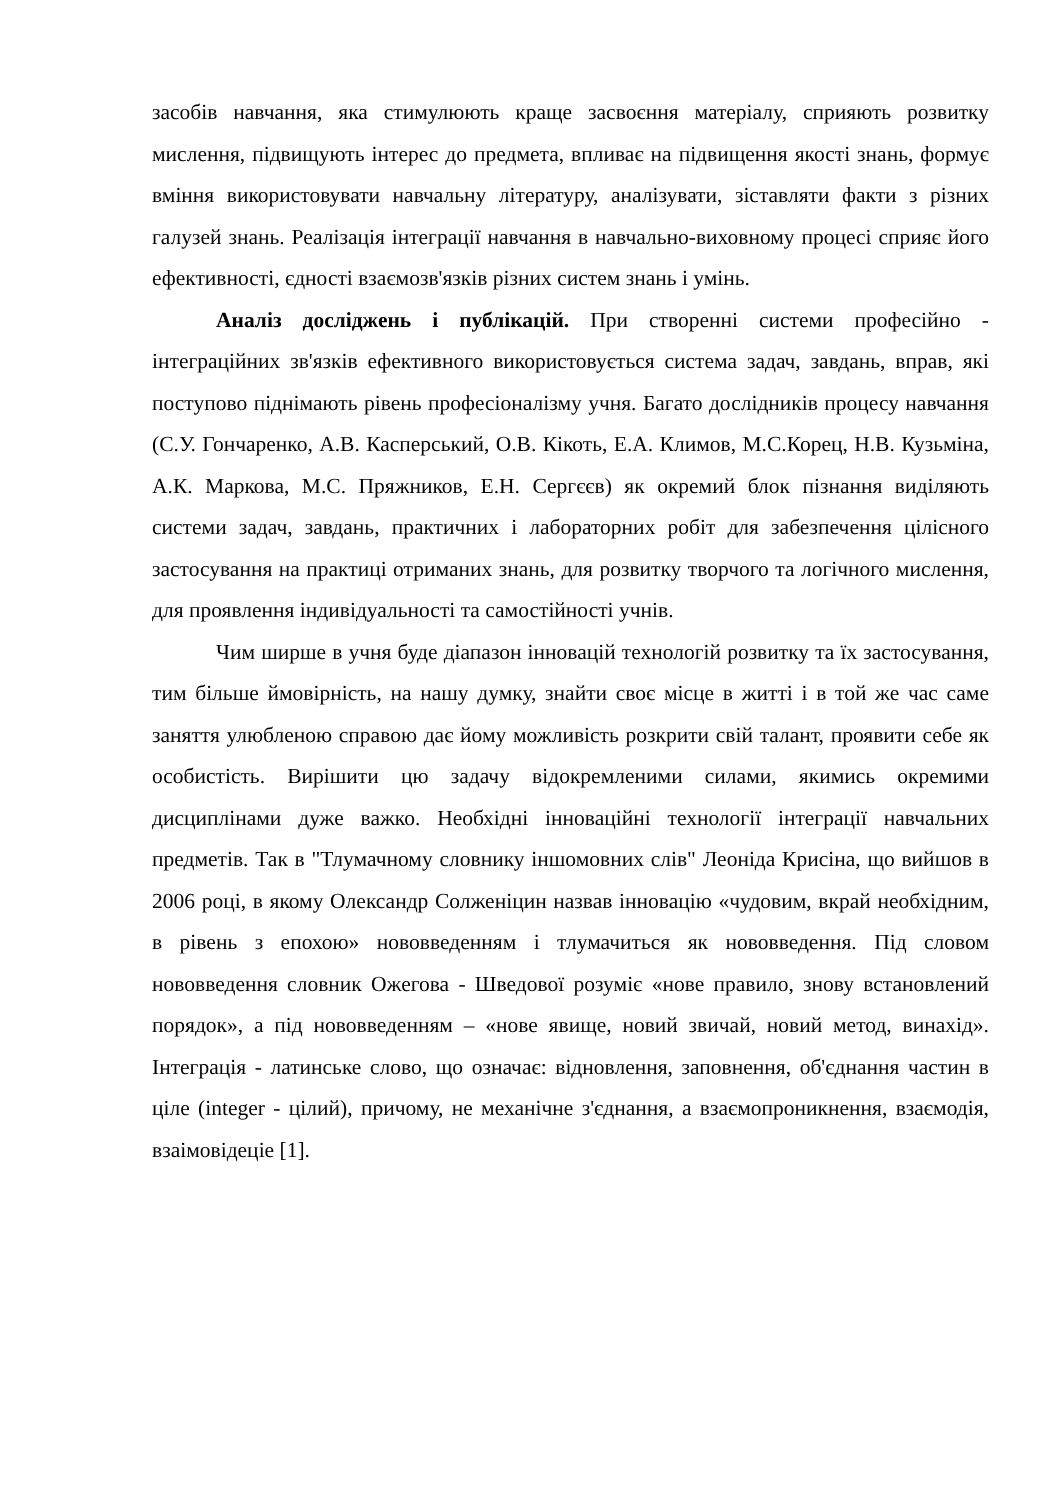засобів навчання, яка стимулюють краще засвоєння матеріалу, сприяють розвитку мислення, підвищують інтерес до предмета, впливає на підвищення якості знань, формує вміння використовувати навчальну літературу, аналізувати, зіставляти факти з різних галузей знань. Реалізація інтеграції навчання в навчально-виховному процесі сприяє його ефективності, єдності взаємозв'язків різних систем знань і умінь.
Аналіз досліджень і публікацій. При створенні системи професійно - інтеграційних зв'язків ефективного використовується система задач, завдань, вправ, які поступово піднімають рівень професіоналізму учня. Багато дослідників процесу навчання (С.У. Гончаренко, А.В. Касперський, О.В. Кікоть, Е.А. Климов, М.С.Корец, Н.В. Кузьміна, А.К. Маркова, М.С. Пряжников, Е.Н. Сергєєв) як окремий блок пізнання виділяють системи задач, завдань, практичних і лабораторних робіт для забезпечення цілісного застосування на практиці отриманих знань, для розвитку творчого та логічного мислення, для проявлення індивідуальності та самостійності учнів.
Чим ширше в учня буде діапазон інновацій технологій розвитку та їх застосування, тим більше ймовірність, на нашу думку, знайти своє місце в житті і в той же час саме заняття улюбленою справою дає йому можливість розкрити свій талант, проявити себе як особистість. Вирішити цю задачу відокремленими силами, якимись окремими дисциплінами дуже важко. Необхідні інноваційні технології інтеграції навчальних предметів. Так в "Тлумачному словнику іншомовних слів" Леоніда Крисіна, що вийшов в 2006 році, в якому Олександр Солженіцин назвав інновацію «чудовим, вкрай необхідним, в рівень з епохою» нововведенням і тлумачиться як нововведення. Під словом нововведення словник Ожегова - Шведової розуміє «нове правило, знову встановлений порядок», а під нововведенням – «нове явище, новий звичай, новий метод, винахід». Інтеграція - латинське слово, що означає: відновлення, заповнення, об'єднання частин в ціле (integer - цілий), причому, не механічне з'єднання, а взаємопроникнення, взаємодія, взаімовідеціе [1].